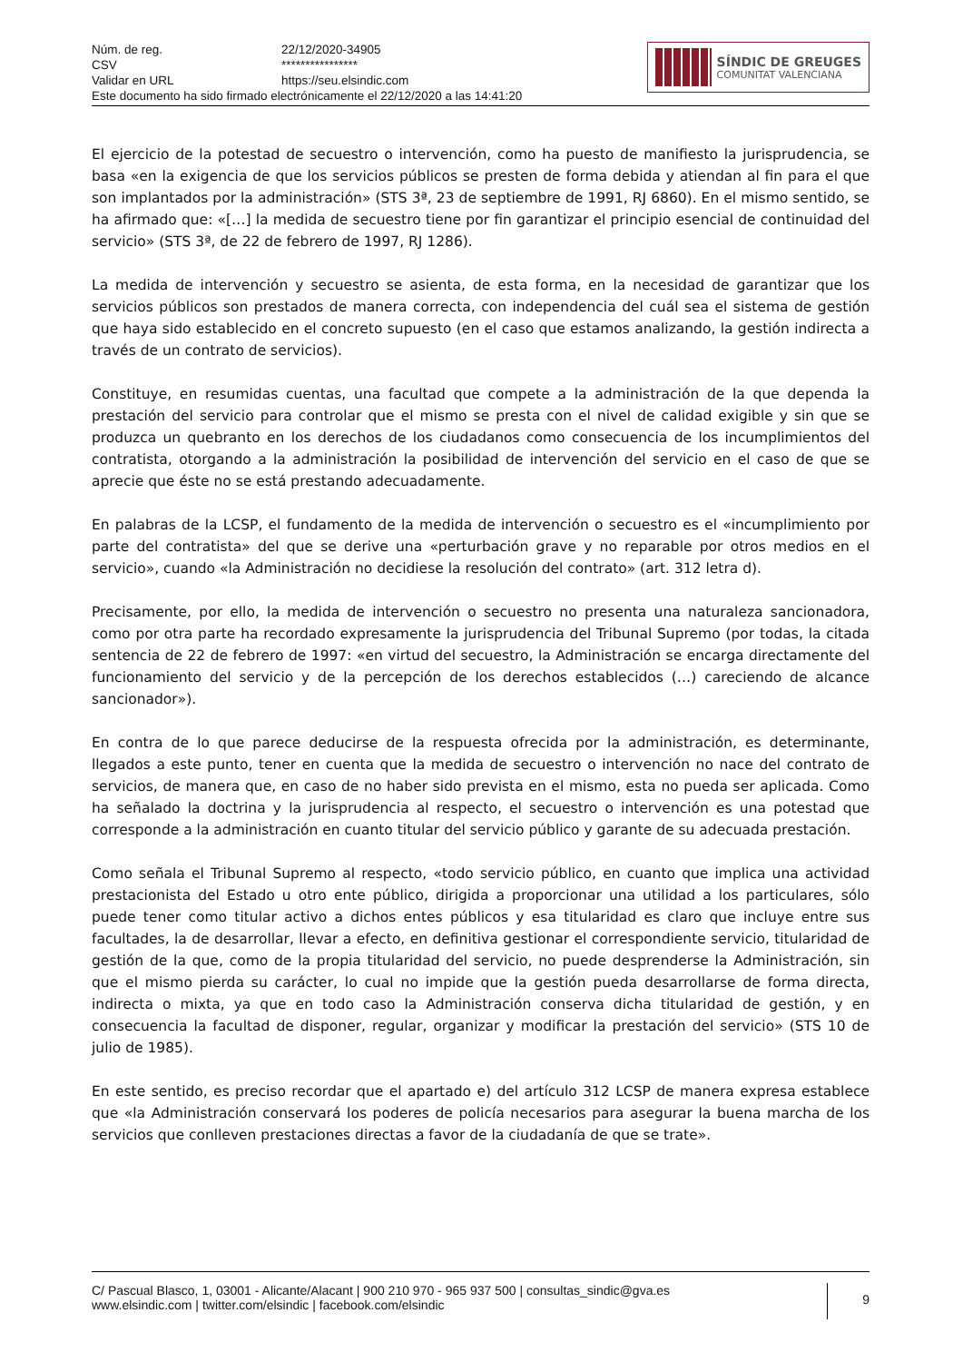| Núm. de reg. | 22/12/2020-34905 |
| CSV | **************** |
| Validar en URL | https://seu.elsindic.com |
| Este documento ha sido firmado electrónicamente el 22/12/2020 a las 14:41:20 | |
SÍNDIC DE GREUGES
COMUNITAT VALENCIANA
El ejercicio de la potestad de secuestro o intervención, como ha puesto de manifiesto la jurisprudencia, se basa «en la exigencia de que los servicios públicos se presten de forma debida y atiendan al fin para el que son implantados por la administración» (STS 3ª, 23 de septiembre de 1991, RJ 6860). En el mismo sentido, se ha afirmado que: «[…] la medida de secuestro tiene por fin garantizar el principio esencial de continuidad del servicio» (STS 3ª, de 22 de febrero de 1997, RJ 1286).
La medida de intervención y secuestro se asienta, de esta forma, en la necesidad de garantizar que los servicios públicos son prestados de manera correcta, con independencia del cuál sea el sistema de gestión que haya sido establecido en el concreto supuesto (en el caso que estamos analizando, la gestión indirecta a través de un contrato de servicios).
Constituye, en resumidas cuentas, una facultad que compete a la administración de la que dependa la prestación del servicio para controlar que el mismo se presta con el nivel de calidad exigible y sin que se produzca un quebranto en los derechos de los ciudadanos como consecuencia de los incumplimientos del contratista, otorgando a la administración la posibilidad de intervención del servicio en el caso de que se aprecie que éste no se está prestando adecuadamente.
En palabras de la LCSP, el fundamento de la medida de intervención o secuestro es el «incumplimiento por parte del contratista» del que se derive una «perturbación grave y no reparable por otros medios en el servicio», cuando «la Administración no decidiese la resolución del contrato» (art. 312 letra d).
Precisamente, por ello, la medida de intervención o secuestro no presenta una naturaleza sancionadora, como por otra parte ha recordado expresamente la jurisprudencia del Tribunal Supremo (por todas, la citada sentencia de 22 de febrero de 1997: «en virtud del secuestro, la Administración se encarga directamente del funcionamiento del servicio y de la percepción de los derechos establecidos (…) careciendo de alcance sancionador»).
En contra de lo que parece deducirse de la respuesta ofrecida por la administración, es determinante, llegados a este punto, tener en cuenta que la medida de secuestro o intervención no nace del contrato de servicios, de manera que, en caso de no haber sido prevista en el mismo, esta no pueda ser aplicada. Como ha señalado la doctrina y la jurisprudencia al respecto, el secuestro o intervención es una potestad que corresponde a la administración en cuanto titular del servicio público y garante de su adecuada prestación.
Como señala el Tribunal Supremo al respecto, «todo servicio público, en cuanto que implica una actividad prestacionista del Estado u otro ente público, dirigida a proporcionar una utilidad a los particulares, sólo puede tener como titular activo a dichos entes públicos y esa titularidad es claro que incluye entre sus facultades, la de desarrollar, llevar a efecto, en definitiva gestionar el correspondiente servicio, titularidad de gestión de la que, como de la propia titularidad del servicio, no puede desprenderse la Administración, sin que el mismo pierda su carácter, lo cual no impide que la gestión pueda desarrollarse de forma directa, indirecta o mixta, ya que en todo caso la Administración conserva dicha titularidad de gestión, y en consecuencia la facultad de disponer, regular, organizar y modificar la prestación del servicio» (STS 10 de julio de 1985).
En este sentido, es preciso recordar que el apartado e) del artículo 312 LCSP de manera expresa establece que «la Administración conservará los poderes de policía necesarios para asegurar la buena marcha de los servicios que conlleven prestaciones directas a favor de la ciudadanía de que se trate».
C/ Pascual Blasco, 1, 03001 - Alicante/Alacant | 900 210 970 - 965 937 500 | consultas_sindic@gva.es
www.elsindic.com | twitter.com/elsindic | facebook.com/elsindic
9